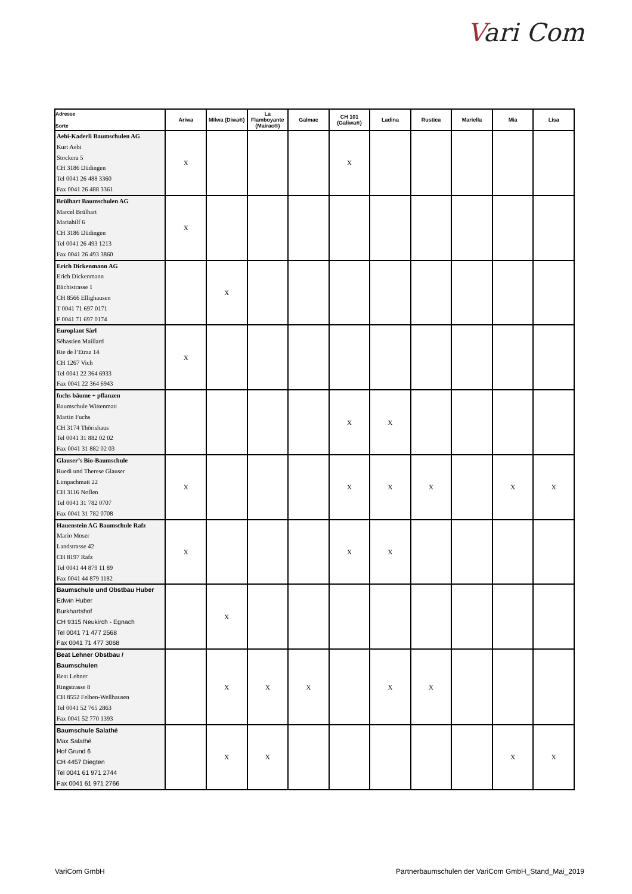Vari Com
| Adresse Sorte | Ariwa | Milwa (Diwa®) | La Flamboyante (Mairac®) | Galmac | CH 101 (Galiwa®) | Ladina | Rustica | Mariella | Mia | Lisa |
| --- | --- | --- | --- | --- | --- | --- | --- | --- | --- | --- |
| Aebi-Kaderli Baumschulen AG Kurt Aebi Stockera 5 CH 3186 Düdingen Tel 0041 26 488 3360 Fax 0041 26 488 3361 | X | | | | X | | | | | |
| Brülhart Baumschulen AG Marcel Brülhart Mariahilf 6 CH 3186 Düdingen Tel 0041 26 493 1213 Fax 0041 26 493 3860 | X | | | | | | | | | |
| Erich Dickenmann AG Erich Dickenmann Bächistrasse 1 CH 8566 Ellighausen T 0041 71 697 0171 F 0041 71 697 0174 | | X | | | | | | | | |
| Europlant Sàrl Sébastien Maillard Rte de l’Etraz 14 CH 1267 Vich Tel 0041 22 364 6933 Fax 0041 22 364 6943 | X | | | | | | | | | |
| fuchs bäume + pflanzen Baumschule Wittenmatt Martin Fuchs CH 3174 Thörishaus Tel 0041 31 882 02 02 Fax 0041 31 882 02 03 | | | | | X | X | | | | |
| Glauser’s Bio-Baumschule Ruedi und Therese Glauser Limpachmatt 22 CH 3116 Noflen Tel 0041 31 782 0707 Fax 0041 31 782 0708 | X | | | | X | X | X | | X | X |
| Hauenstein AG Baumschule Rafz Mario Moser Landstrasse 42 CH 8197 Rafz Tel 0041 44 879 11 89 Fax 0041 44 879 1182 | X | | | | X | X | | | | |
| Baumschule und Obstbau Huber Edwin Huber Burkhartshof CH 9315 Neukirch - Egnach Tel 0041 71 477 2568 Fax 0041 71 477 3068 | | X | | | | | | | | |
| Beat Lehner Obstbau / Baumschulen Beat Lehner Ringstrasse 8 CH 8552 Felben-Wellhausen Tel 0041 52 765 2863 Fax 0041 52 770 1393 | | X | X | X | | X | X | | | |
| Baumschule Salathé Max Salathé Hof Grund 6 CH 4457 Diegten Tel 0041 61 971 2744 Fax 0041 61 971 2766 | | X | X | | | | | | X | X |
VariCom GmbH
Partnerbaumschulen der VariCom GmbH_Stand_Mai_2019